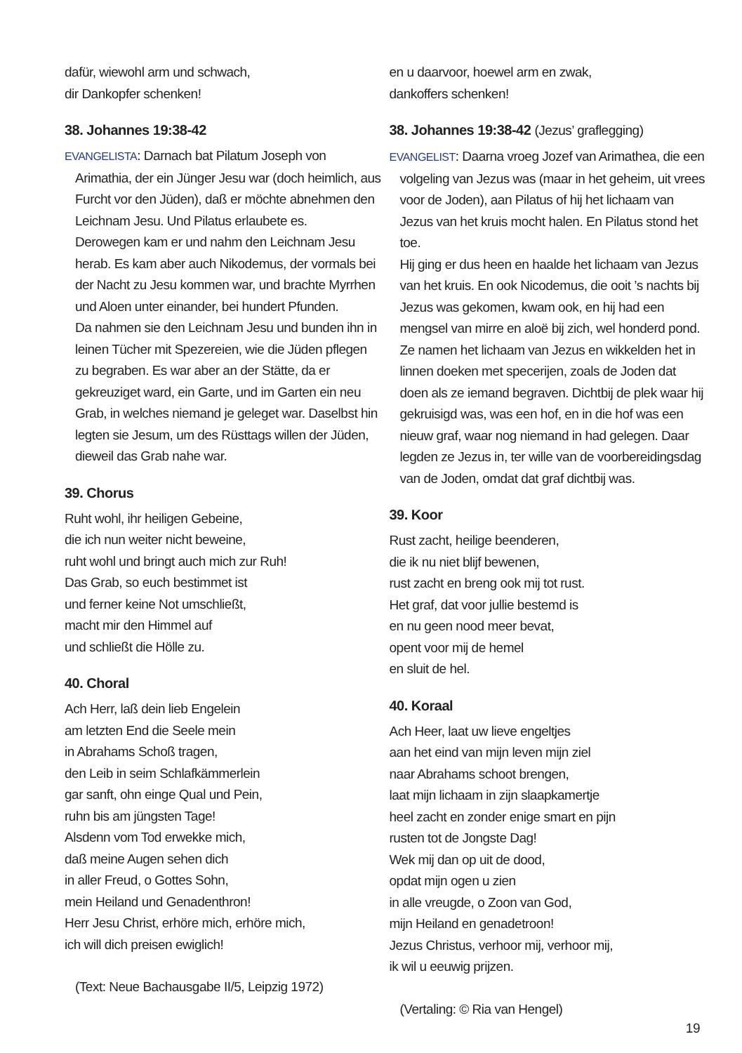dafür, wiewohl arm und schwach,
dir Dankopfer schenken!
38. Johannes 19:38-42
EVANGELISTA: Darnach bat Pilatum Joseph von Arimathia, der ein Jünger Jesu war (doch heimlich, aus Furcht vor den Jüden), daß er möchte abnehmen den Leichnam Jesu. Und Pilatus erlaubete es.
Derowegen kam er und nahm den Leichnam Jesu herab. Es kam aber auch Nikodemus, der vormals bei der Nacht zu Jesu kommen war, und brachte Myrrhen und Aloen unter einander, bei hundert Pfunden.
Da nahmen sie den Leichnam Jesu und bunden ihn in leinen Tücher mit Spezereien, wie die Jüden pflegen zu begraben. Es war aber an der Stätte, da er gekreuziget ward, ein Garte, und im Garten ein neu Grab, in welches niemand je geleget war. Daselbst hin legten sie Jesum, um des Rüsttags willen der Jüden, dieweil das Grab nahe war.
39. Chorus
Ruht wohl, ihr heiligen Gebeine,
die ich nun weiter nicht beweine,
ruht wohl und bringt auch mich zur Ruh!
Das Grab, so euch bestimmet ist
und ferner keine Not umschließt,
macht mir den Himmel auf
und schließt die Hölle zu.
40. Choral
Ach Herr, laß dein lieb Engelein
am letzten End die Seele mein
in Abrahams Schoß tragen,
den Leib in seim Schlafkämmerlein
gar sanft, ohn einge Qual und Pein,
ruhn bis am jüngsten Tage!
Alsdenn vom Tod erwekke mich,
daß meine Augen sehen dich
in aller Freud, o Gottes Sohn,
mein Heiland und Genadenthron!
Herr Jesu Christ, erhöre mich, erhöre mich,
ich will dich preisen ewiglich!
(Text: Neue Bachausgabe II/5, Leipzig 1972)
en u daarvoor, hoewel arm en zwak,
dankoffers schenken!
38. Johannes 19:38-42 (Jezus’ graflegging)
EVANGELIST: Daarna vroeg Jozef van Arimathea, die een volgeling van Jezus was (maar in het geheim, uit vrees voor de Joden), aan Pilatus of hij het lichaam van Jezus van het kruis mocht halen. En Pilatus stond het toe.
Hij ging er dus heen en haalde het lichaam van Jezus van het kruis. En ook Nicodemus, die ooit ’s nachts bij Jezus was gekomen, kwam ook, en hij had een mengsel van mirre en aloë bij zich, wel honderd pond.
Ze namen het lichaam van Jezus en wikkelden het in linnen doeken met specerijen, zoals de Joden dat doen als ze iemand begraven. Dichtbij de plek waar hij gekruisigd was, was een hof, en in die hof was een nieuw graf, waar nog niemand in had gelegen. Daar legden ze Jezus in, ter wille van de voorbereidingsdag van de Joden, omdat dat graf dichtbij was.
39. Koor
Rust zacht, heilige beenderen,
die ik nu niet blijf bewenen,
rust zacht en breng ook mij tot rust.
Het graf, dat voor jullie bestemd is
en nu geen nood meer bevat,
opent voor mij de hemel
en sluit de hel.
40. Koraal
Ach Heer, laat uw lieve engeltjes
aan het eind van mijn leven mijn ziel
naar Abrahams schoot brengen,
laat mijn lichaam in zijn slaapkamertje
heel zacht en zonder enige smart en pijn
rusten tot de Jongste Dag!
Wek mij dan op uit de dood,
opdat mijn ogen u zien
in alle vreugde, o Zoon van God,
mijn Heiland en genadetroon!
Jezus Christus, verhoor mij, verhoor mij,
ik wil u eeuwig prijzen.
(Vertaling: © Ria van Hengel)
19